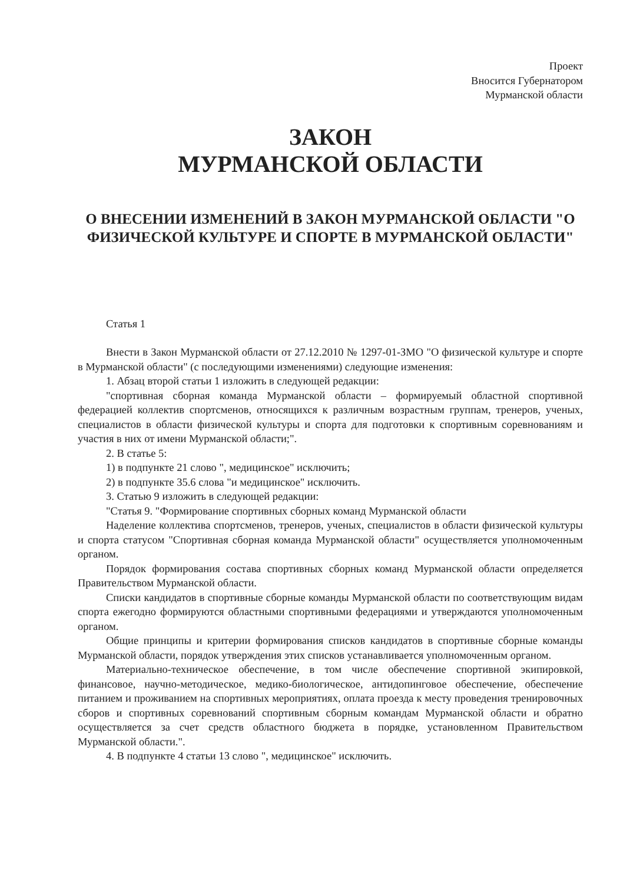Проект
Вносится Губернатором
Мурманской области
ЗАКОН
МУРМАНСКОЙ ОБЛАСТИ
О ВНЕСЕНИИ ИЗМЕНЕНИЙ В ЗАКОН МУРМАНСКОЙ ОБЛАСТИ "О ФИЗИЧЕСКОЙ КУЛЬТУРЕ И СПОРТЕ В МУРМАНСКОЙ ОБЛАСТИ"
Статья 1
Внести в Закон Мурманской области от 27.12.2010 № 1297-01-ЗМО "О физической культуре и спорте в Мурманской области" (с последующими изменениями) следующие изменения:
1. Абзац второй статьи 1 изложить в следующей редакции:
"спортивная сборная команда Мурманской области – формируемый областной спортивной федерацией коллектив спортсменов, относящихся к различным возрастным группам, тренеров, ученых, специалистов в области физической культуры и спорта для подготовки к спортивным соревнованиям и участия в них от имени Мурманской области;".
2. В статье 5:
1) в подпункте 21 слово ", медицинское" исключить;
2) в подпункте 35.6 слова "и медицинское" исключить.
3. Статью 9 изложить в следующей редакции:
"Статья 9. "Формирование спортивных сборных команд Мурманской области
Наделение коллектива спортсменов, тренеров, ученых, специалистов в области физической культуры и спорта статусом "Спортивная сборная команда Мурманской области" осуществляется уполномоченным органом.
Порядок формирования состава спортивных сборных команд Мурманской области определяется Правительством Мурманской области.
Списки кандидатов в спортивные сборные команды Мурманской области по соответствующим видам спорта ежегодно формируются областными спортивными федерациями и утверждаются уполномоченным органом.
Общие принципы и критерии формирования списков кандидатов в спортивные сборные команды Мурманской области, порядок утверждения этих списков устанавливается уполномоченным органом.
Материально-техническое обеспечение, в том числе обеспечение спортивной экипировкой, финансовое, научно-методическое, медико-биологическое, антидопинговое обеспечение, обеспечение питанием и проживанием на спортивных мероприятиях, оплата проезда к месту проведения тренировочных сборов и спортивных соревнований спортивным сборным командам Мурманской области и обратно осуществляется за счет средств областного бюджета в порядке, установленном Правительством Мурманской области.".
4. В подпункте 4 статьи 13 слово ", медицинское" исключить.